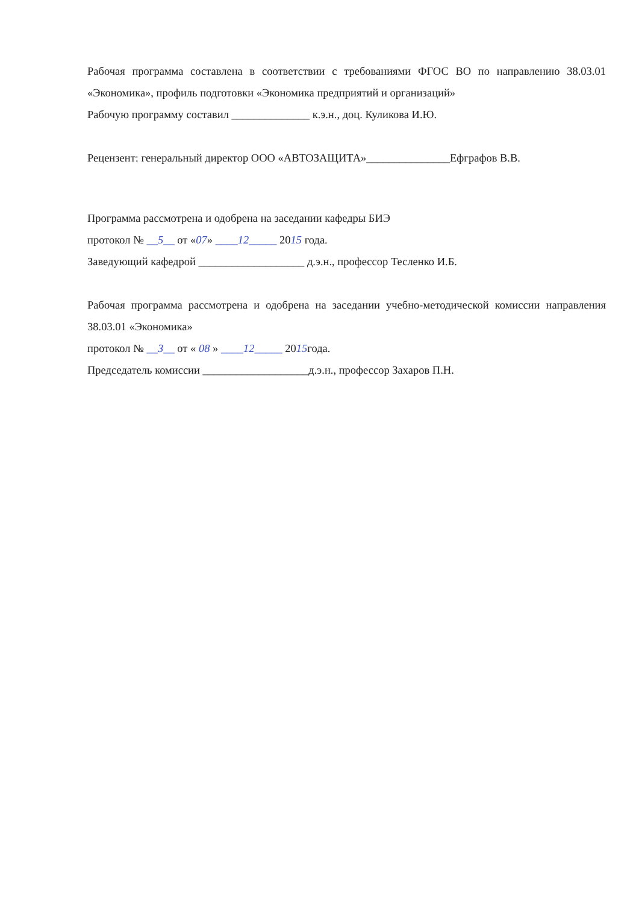Рабочая программа составлена в соответствии с требованиями ФГОС ВО по направлению 38.03.01 «Экономика», профиль подготовки «Экономика предприятий и организаций»
Рабочую программу составил ______________ к.э.н., доц. Куликова И.Ю.
Рецензент: генеральный директор ООО «АВТОЗАЩИТА»_______________Ефграфов В.В.
Программа рассмотрена и одобрена на заседании кафедры БИЭ
протокол № __5__ от «07» ____12_____ 2015 года.
Заведующий кафедрой ___________________ д.э.н., профессор Тесленко И.Б.
Рабочая программа рассмотрена и одобрена на заседании учебно-методической комиссии направления 38.03.01 «Экономика»
протокол № __3__ от « 08 » ____12_____ 2015года.
Председатель комиссии ___________________д.э.н., профессор Захаров П.Н.